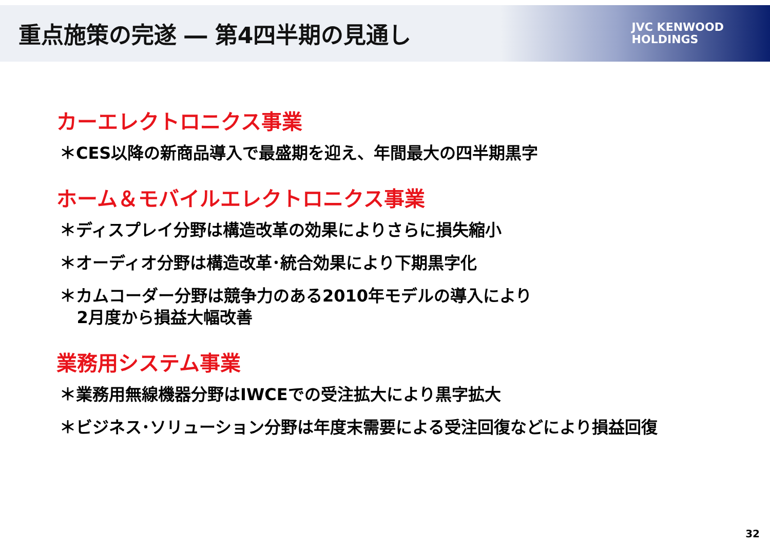重点施策の完遂 ― 第4四半期の見通し
JVC KENWOOD
HOLDINGS
カーエレクトロニクス事業
＊CES以降の新商品導入で最盛期を迎え、年間最大の四半期黒字
ホーム＆モバイルエレクトロニクス事業
＊ディスプレイ分野は構造改革の効果によりさらに損失縮小
＊オーディオ分野は構造改革･統合効果により下期黒字化
＊カムコーダー分野は競争力のある2010年モデルの導入により
2月度から損益大幅改善
業務用システム事業
＊業務用無線機器分野はIWCEでの受注拡大により黒字拡大
＊ビジネス･ソリューション分野は年度末需要による受注回復などにより損益回復
32